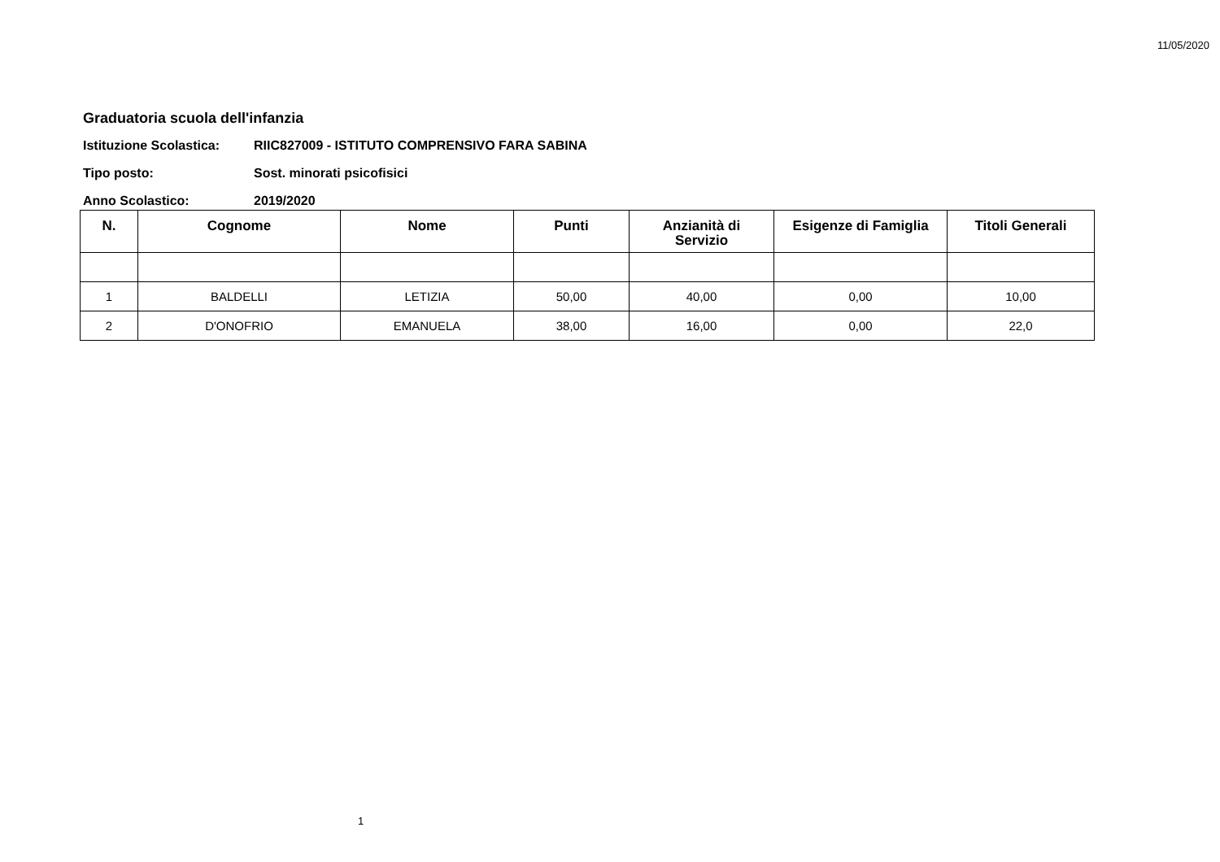11/05/2020
Graduatoria scuola dell'infanzia
Istituzione Scolastica: RIIC827009 - ISTITUTO COMPRENSIVO FARA SABINA
Tipo posto: Sost. minorati psicofisici
Anno Scolastico: 2019/2020
| N. | Cognome | Nome | Punti | Anzianità di Servizio | Esigenze di Famiglia | Titoli Generali |
| --- | --- | --- | --- | --- | --- | --- |
| 1 | BALDELLI | LETIZIA | 50,00 | 40,00 | 0,00 | 10,00 |
| 2 | D'ONOFRIO | EMANUELA | 38,00 | 16,00 | 0,00 | 22,0 |
1